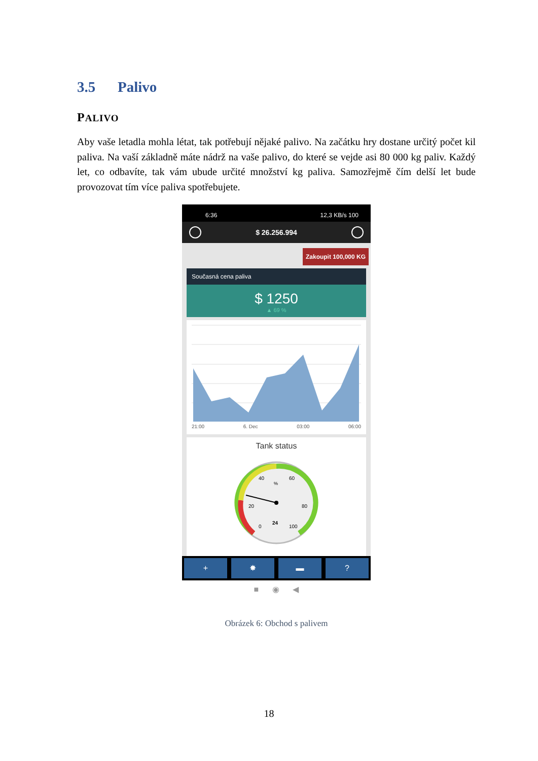3.5 Palivo
PALIVO
Aby vaše letadla mohla létat, tak potřebují nějaké palivo. Na začátku hry dostane určitý počet kil paliva. Na vaší základně máte nádrž na vaše palivo, do které se vejde asi 80 000 kg paliv. Každý let, co odbavíte, tak vám ubude určité množství kg paliva. Samozřejmě čím delší let bude provozovat tím více paliva spotřebujete.
6:36 12,3 KB/s 100
$ 26.256.994
Zakoupit 100,000 KG
Současná cena paliva
$ 1250
▲ 69 %
21:00 6. Dec 03:00 06:00
Tank status
40
60
%
20
80
0
100
24
+ ✸ ▬ ?
■ ◉ ◀
Obrázek 6: Obchod s palivem
18